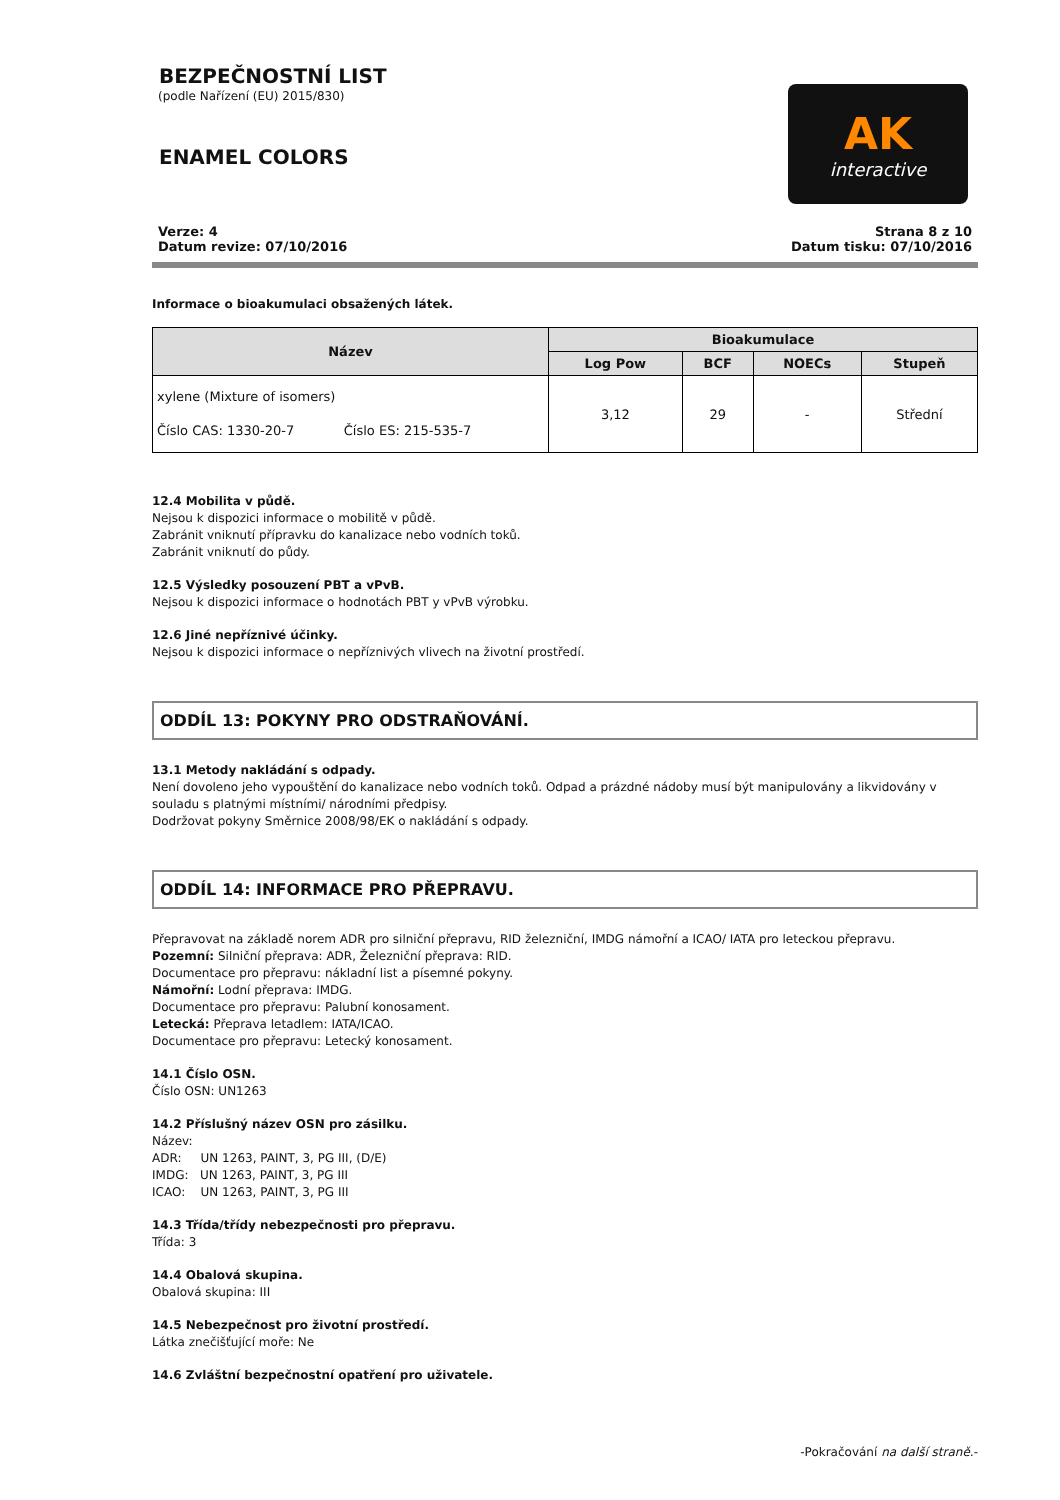BEZPEČNOSTNÍ LIST
(podle Nařízení (EU) 2015/830)
ENAMEL COLORS
AK
interactive
Verze: 4
Datum revize: 07/10/2016
Strana 8 z 10
Datum tisku: 07/10/2016
Informace o bioakumulaci obsažených látek.
| Název | Bioakumulace | | | |
| --- | --- | --- | --- | --- |
| | Log Pow | BCF | NOECs | Stupeň |
| xylene (Mixture of isomers) Číslo CAS: 1330-20-7 Číslo ES: 215-535-7 | 3,12 | 29 | - | Střední |
12.4 Mobilita v půdě.
Nejsou k dispozici informace o mobilitě v půdě.
Zabránit vniknutí přípravku do kanalizace nebo vodních toků.
Zabránit vniknutí do půdy.
12.5 Výsledky posouzení PBT a vPvB.
Nejsou k dispozici informace o hodnotách PBT y vPvB výrobku.
12.6 Jiné nepříznivé účinky.
Nejsou k dispozici informace o nepříznivých vlivech na životní prostředí.
ODDÍL 13: POKYNY PRO ODSTRAŇOVÁNÍ.
13.1 Metody nakládání s odpady.
Není dovoleno jeho vypouštění do kanalizace nebo vodních toků. Odpad a prázdné nádoby musí být manipulovány a likvidovány v souladu s platnými místními/ národními předpisy.
Dodržovat pokyny Směrnice 2008/98/EK o nakládání s odpady.
ODDÍL 14: INFORMACE PRO PŘEPRAVU.
Přepravovat na základě norem ADR pro silniční přepravu, RID železniční, IMDG námořní a ICAO/ IATA pro leteckou přepravu.
Pozemní: Silniční přeprava: ADR, Železniční přeprava: RID.
Documentace pro přepravu: nákladní list a písemné pokyny.
Námořní: Lodní přeprava: IMDG.
Documentace pro přepravu: Palubní konosament.
Letecká: Přeprava letadlem: IATA/ICAO.
Documentace pro přepravu: Letecký konosament.
14.1 Číslo OSN.
Číslo OSN: UN1263
14.2 Příslušný název OSN pro zásilku.
Název:
ADR: UN 1263, PAINT, 3, PG III, (D/E)
IMDG: UN 1263, PAINT, 3, PG III
ICAO: UN 1263, PAINT, 3, PG III
14.3 Třída/třídy nebezpečnosti pro přepravu.
Třída: 3
14.4 Obalová skupina.
Obalová skupina: III
14.5 Nebezpečnost pro životní prostředí.
Látka znečišťující moře: Ne
14.6 Zvláštní bezpečnostní opatření pro uživatele.
-Pokračování na další straně.-